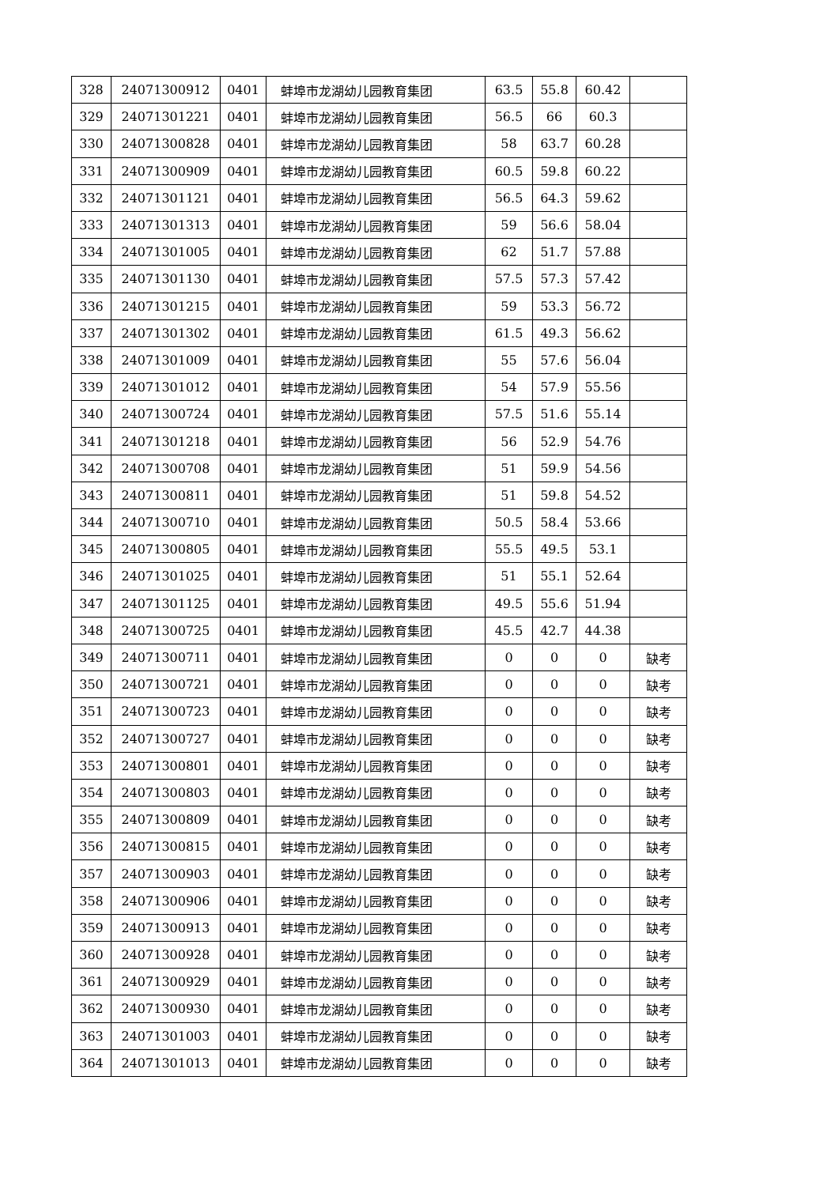| 328 | 24071300912 | 0401 | 蚌埠市龙湖幼儿园教育集团 | 63.5 | 55.8 | 60.42 | |
| 329 | 24071301221 | 0401 | 蚌埠市龙湖幼儿园教育集团 | 56.5 | 66 | 60.3 | |
| 330 | 24071300828 | 0401 | 蚌埠市龙湖幼儿园教育集团 | 58 | 63.7 | 60.28 | |
| 331 | 24071300909 | 0401 | 蚌埠市龙湖幼儿园教育集团 | 60.5 | 59.8 | 60.22 | |
| 332 | 24071301121 | 0401 | 蚌埠市龙湖幼儿园教育集团 | 56.5 | 64.3 | 59.62 | |
| 333 | 24071301313 | 0401 | 蚌埠市龙湖幼儿园教育集团 | 59 | 56.6 | 58.04 | |
| 334 | 24071301005 | 0401 | 蚌埠市龙湖幼儿园教育集团 | 62 | 51.7 | 57.88 | |
| 335 | 24071301130 | 0401 | 蚌埠市龙湖幼儿园教育集团 | 57.5 | 57.3 | 57.42 | |
| 336 | 24071301215 | 0401 | 蚌埠市龙湖幼儿园教育集团 | 59 | 53.3 | 56.72 | |
| 337 | 24071301302 | 0401 | 蚌埠市龙湖幼儿园教育集团 | 61.5 | 49.3 | 56.62 | |
| 338 | 24071301009 | 0401 | 蚌埠市龙湖幼儿园教育集团 | 55 | 57.6 | 56.04 | |
| 339 | 24071301012 | 0401 | 蚌埠市龙湖幼儿园教育集团 | 54 | 57.9 | 55.56 | |
| 340 | 24071300724 | 0401 | 蚌埠市龙湖幼儿园教育集团 | 57.5 | 51.6 | 55.14 | |
| 341 | 24071301218 | 0401 | 蚌埠市龙湖幼儿园教育集团 | 56 | 52.9 | 54.76 | |
| 342 | 24071300708 | 0401 | 蚌埠市龙湖幼儿园教育集团 | 51 | 59.9 | 54.56 | |
| 343 | 24071300811 | 0401 | 蚌埠市龙湖幼儿园教育集团 | 51 | 59.8 | 54.52 | |
| 344 | 24071300710 | 0401 | 蚌埠市龙湖幼儿园教育集团 | 50.5 | 58.4 | 53.66 | |
| 345 | 24071300805 | 0401 | 蚌埠市龙湖幼儿园教育集团 | 55.5 | 49.5 | 53.1 | |
| 346 | 24071301025 | 0401 | 蚌埠市龙湖幼儿园教育集团 | 51 | 55.1 | 52.64 | |
| 347 | 24071301125 | 0401 | 蚌埠市龙湖幼儿园教育集团 | 49.5 | 55.6 | 51.94 | |
| 348 | 24071300725 | 0401 | 蚌埠市龙湖幼儿园教育集团 | 45.5 | 42.7 | 44.38 | |
| 349 | 24071300711 | 0401 | 蚌埠市龙湖幼儿园教育集团 | 0 | 0 | 0 | 缺考 |
| 350 | 24071300721 | 0401 | 蚌埠市龙湖幼儿园教育集团 | 0 | 0 | 0 | 缺考 |
| 351 | 24071300723 | 0401 | 蚌埠市龙湖幼儿园教育集团 | 0 | 0 | 0 | 缺考 |
| 352 | 24071300727 | 0401 | 蚌埠市龙湖幼儿园教育集团 | 0 | 0 | 0 | 缺考 |
| 353 | 24071300801 | 0401 | 蚌埠市龙湖幼儿园教育集团 | 0 | 0 | 0 | 缺考 |
| 354 | 24071300803 | 0401 | 蚌埠市龙湖幼儿园教育集团 | 0 | 0 | 0 | 缺考 |
| 355 | 24071300809 | 0401 | 蚌埠市龙湖幼儿园教育集团 | 0 | 0 | 0 | 缺考 |
| 356 | 24071300815 | 0401 | 蚌埠市龙湖幼儿园教育集团 | 0 | 0 | 0 | 缺考 |
| 357 | 24071300903 | 0401 | 蚌埠市龙湖幼儿园教育集团 | 0 | 0 | 0 | 缺考 |
| 358 | 24071300906 | 0401 | 蚌埠市龙湖幼儿园教育集团 | 0 | 0 | 0 | 缺考 |
| 359 | 24071300913 | 0401 | 蚌埠市龙湖幼儿园教育集团 | 0 | 0 | 0 | 缺考 |
| 360 | 24071300928 | 0401 | 蚌埠市龙湖幼儿园教育集团 | 0 | 0 | 0 | 缺考 |
| 361 | 24071300929 | 0401 | 蚌埠市龙湖幼儿园教育集团 | 0 | 0 | 0 | 缺考 |
| 362 | 24071300930 | 0401 | 蚌埠市龙湖幼儿园教育集团 | 0 | 0 | 0 | 缺考 |
| 363 | 24071301003 | 0401 | 蚌埠市龙湖幼儿园教育集团 | 0 | 0 | 0 | 缺考 |
| 364 | 24071301013 | 0401 | 蚌埠市龙湖幼儿园教育集团 | 0 | 0 | 0 | 缺考 |